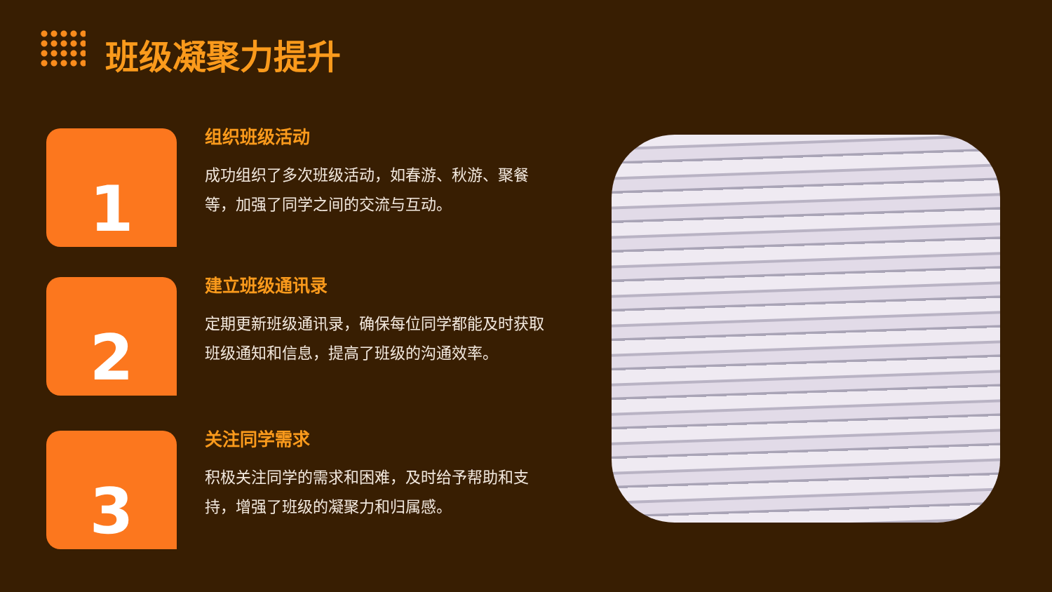班级凝聚力提升
1
组织班级活动
成功组织了多次班级活动，如春游、秋游、聚餐等，加强了同学之间的交流与互动。
2
建立班级通讯录
定期更新班级通讯录，确保每位同学都能及时获取班级通知和信息，提高了班级的沟通效率。
3
关注同学需求
积极关注同学的需求和困难，及时给予帮助和支持，增强了班级的凝聚力和归属感。